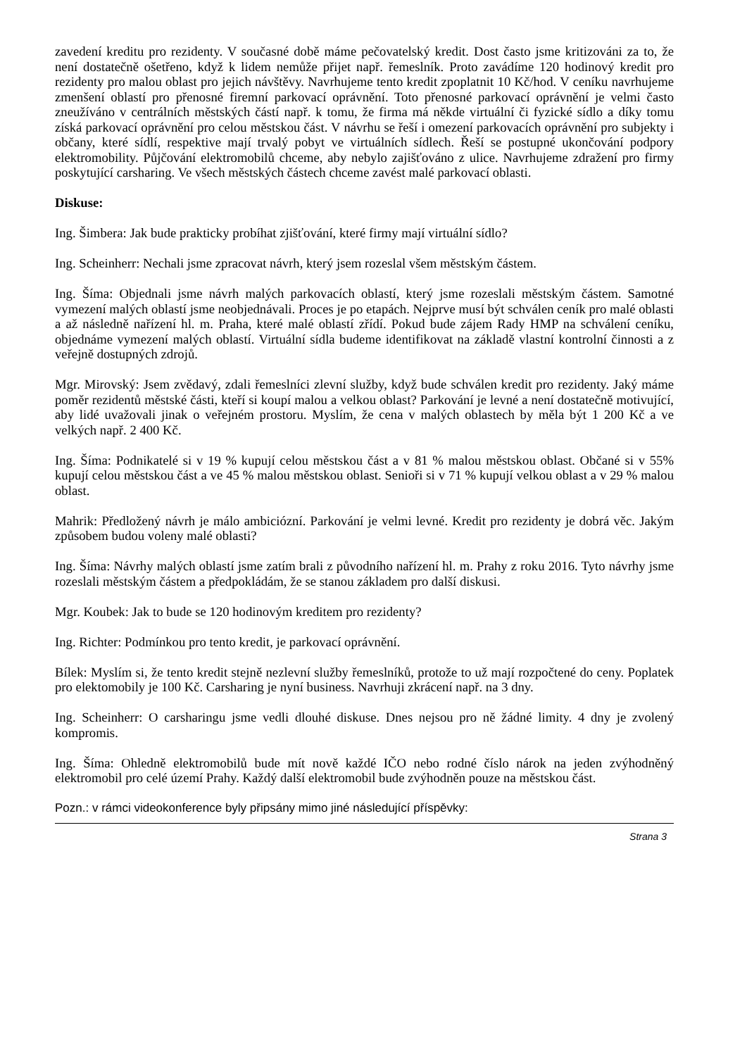zavedení kreditu pro rezidenty. V současné době máme pečovatelský kredit. Dost často jsme kritizováni za to, že není dostatečně ošetřeno, když k lidem nemůže přijet např. řemeslník. Proto zavádíme 120 hodinový kredit pro rezidenty pro malou oblast pro jejich návštěvy. Navrhujeme tento kredit zpoplatnit 10 Kč/hod. V ceníku navrhujeme zmenšení oblastí pro přenosné firemní parkovací oprávnění. Toto přenosné parkovací oprávnění je velmi často zneužíváno v centrálních městských částí např. k tomu, že firma má někde virtuální či fyzické sídlo a díky tomu získá parkovací oprávnění pro celou městskou část. V návrhu se řeší i omezení parkovacích oprávnění pro subjekty i občany, které sídlí, respektive mají trvalý pobyt ve virtuálních sídlech. Řeší se postupné ukončování podpory elektromobility. Půjčování elektromobilů chceme, aby nebylo zajišťováno z ulice. Navrhujeme zdražení pro firmy poskytující carsharing. Ve všech městských částech chceme zavést malé parkovací oblasti.
Diskuse:
Ing. Šimbera: Jak bude prakticky probíhat zjišťování, které firmy mají virtuální sídlo?
Ing. Scheinherr: Nechali jsme zpracovat návrh, který jsem rozeslal všem městským částem.
Ing. Šíma: Objednali jsme návrh malých parkovacích oblastí, který jsme rozeslali městským částem. Samotné vymezení malých oblastí jsme neobjednávali. Proces je po etapách. Nejprve musí být schválen ceník pro malé oblasti a až následně nařízení hl. m. Praha, které malé oblastí zřídí. Pokud bude zájem Rady HMP na schválení ceníku, objednáme vymezení malých oblastí. Virtuální sídla budeme identifikovat na základě vlastní kontrolní činnosti a z veřejně dostupných zdrojů.
Mgr. Mirovský: Jsem zvědavý, zdali řemeslníci zlevní služby, když bude schválen kredit pro rezidenty. Jaký máme poměr rezidentů městské části, kteří si koupí malou a velkou oblast? Parkování je levné a není dostatečně motivující, aby lidé uvažovali jinak o veřejném prostoru. Myslím, že cena v malých oblastech by měla být 1 200 Kč a ve velkých např. 2 400 Kč.
Ing. Šíma: Podnikatelé si v 19 % kupují celou městskou část a v 81 % malou městskou oblast. Občané si v 55% kupují celou městskou část a ve 45 % malou městskou oblast. Senioři si v 71 % kupují velkou oblast a v 29 % malou oblast.
Mahrik: Předložený návrh je málo ambiciózní. Parkování je velmi levné. Kredit pro rezidenty je dobrá věc. Jakým způsobem budou voleny malé oblasti?
Ing. Šíma: Návrhy malých oblastí jsme zatím brali z původního nařízení hl. m. Prahy z roku 2016. Tyto návrhy jsme rozeslali městským částem a předpokládám, že se stanou základem pro další diskusi.
Mgr. Koubek: Jak to bude se 120 hodinovým kreditem pro rezidenty?
Ing. Richter: Podmínkou pro tento kredit, je parkovací oprávnění.
Bílek: Myslím si, že tento kredit stejně nezlevní služby řemeslníků, protože to už mají rozpočtené do ceny. Poplatek pro elektomobily je 100 Kč. Carsharing je nyní business. Navrhuji zkrácení např. na 3 dny.
Ing. Scheinherr: O carsharingu jsme vedli dlouhé diskuse. Dnes nejsou pro ně žádné limity. 4 dny je zvolený kompromis.
Ing. Šíma: Ohledně elektromobilů bude mít nově každé IČO nebo rodné číslo nárok na jeden zvýhodněný elektromobil pro celé území Prahy. Každý další elektromobil bude zvýhodněn pouze na městskou část.
Pozn.: v rámci videokonference byly připsány mimo jiné následující příspěvky:
Strana 3